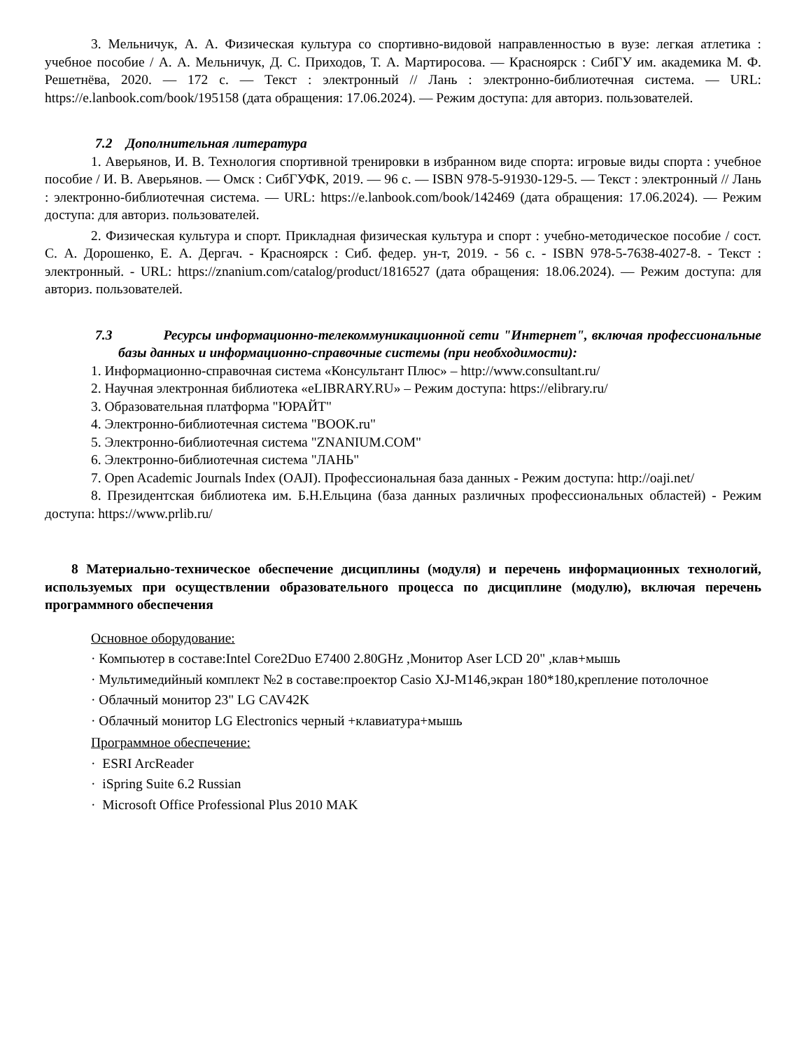3. Мельничук, А. А. Физическая культура со спортивно-видовой направленностью в вузе: легкая атлетика : учебное пособие / А. А. Мельничук, Д. С. Приходов, Т. А. Мартиросова. — Красноярск : СибГУ им. академика М. Ф. Решетнёва, 2020. — 172 с. — Текст : электронный // Лань : электронно-библиотечная система. — URL: https://e.lanbook.com/book/195158 (дата обращения: 17.06.2024). — Режим доступа: для авториз. пользователей.
7.2 Дополнительная литература
1. Аверьянов, И. В. Технология спортивной тренировки в избранном виде спорта: игровые виды спорта : учебное пособие / И. В. Аверьянов. — Омск : СибГУФК, 2019. — 96 с. — ISBN 978-5-91930-129-5. — Текст : электронный // Лань : электронно-библиотечная система. — URL: https://e.lanbook.com/book/142469 (дата обращения: 17.06.2024). — Режим доступа: для авториз. пользователей.
2. Физическая культура и спорт. Прикладная физическая культура и спорт : учебно-методическое пособие / сост. С. А. Дорошенко, Е. А. Дергач. - Красноярск : Сиб. федер. ун-т, 2019. - 56 с. - ISBN 978-5-7638-4027-8. - Текст : электронный. - URL: https://znanium.com/catalog/product/1816527 (дата обращения: 18.06.2024). — Режим доступа: для авториз. пользователей.
7.3 Ресурсы информационно-телекоммуникационной сети "Интернет", включая профессиональные базы данных и информационно-справочные системы (при необходимости):
1. Информационно-справочная система «Консультант Плюс» – http://www.consultant.ru/
2. Научная электронная библиотека «eLIBRARY.RU» – Режим доступа: https://elibrary.ru/
3. Образовательная платформа "ЮРАЙТ"
4. Электронно-библиотечная система "BOOK.ru"
5. Электронно-библиотечная система "ZNANIUM.COM"
6. Электронно-библиотечная система "ЛАНЬ"
7. Open Academic Journals Index (OAJI). Профессиональная база данных - Режим доступа: http://oaji.net/
8. Президентская библиотека им. Б.Н.Ельцина (база данных различных профессиональных областей) - Режим доступа: https://www.prlib.ru/
8 Материально-техническое обеспечение дисциплины (модуля) и перечень информационных технологий, используемых при осуществлении образовательного процесса по дисциплине (модулю), включая перечень программного обеспечения
Основное оборудование:
· Компьютер в составе:Intel Core2Duo E7400 2.80GHz ,Монитор Aser LCD 20" ,клав+мышь
· Мультимедийный комплект №2 в составе:проектор Casio XJ-M146,экран 180*180,крепление потолочное
· Облачный монитор 23" LG CAV42K
· Облачный монитор LG Electronics черный +клавиатура+мышь
Программное обеспечение:
· ESRI ArcReader
· iSpring Suite 6.2 Russian
· Microsoft Office Professional Plus 2010 MAK